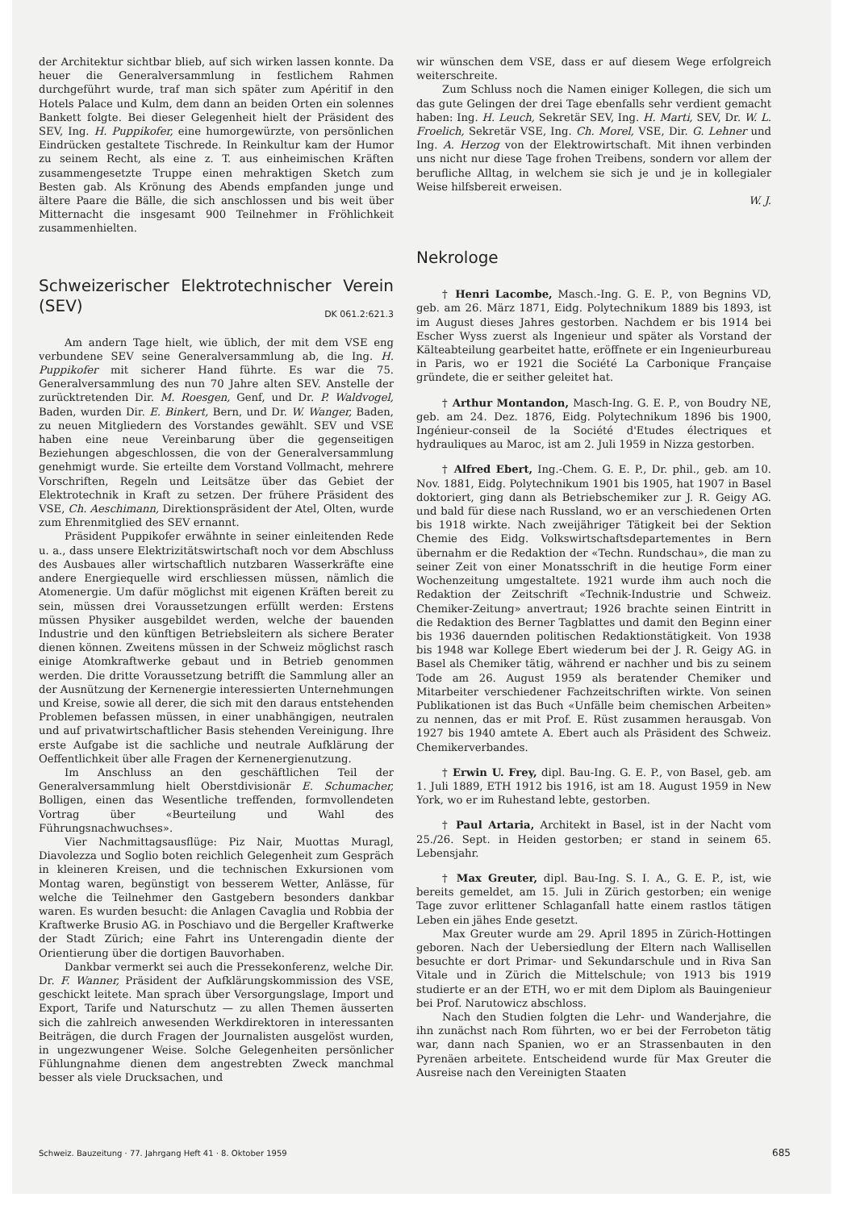der Architektur sichtbar blieb, auf sich wirken lassen konnte. Da heuer die Generalversammlung in festlichem Rahmen durchgeführt wurde, traf man sich später zum Apéritif in den Hotels Palace und Kulm, dem dann an beiden Orten ein solennes Bankett folgte. Bei dieser Gelegenheit hielt der Präsident des SEV, Ing. H. Puppikofer, eine humorgewürzte, von persönlichen Eindrücken gestaltete Tischrede. In Reinkultur kam der Humor zu seinem Recht, als eine z. T. aus einheimischen Kräften zusammengesetzte Truppe einen mehraktigen Sketch zum Besten gab. Als Krönung des Abends empfanden junge und ältere Paare die Bälle, die sich anschlossen und bis weit über Mitternacht die insgesamt 900 Teilnehmer in Fröhlichkeit zusammenhielten.
Schweizerischer Elektrotechnischer Verein (SEV) DK 061.2:621.3
Am andern Tage hielt, wie üblich, der mit dem VSE eng verbundene SEV seine Generalversammlung ab, die Ing. H. Puppikofer mit sicherer Hand führte. Es war die 75. Generalversammlung des nun 70 Jahre alten SEV. Anstelle der zurücktretenden Dir. M. Roesgen, Genf, und Dr. P. Waldvogel, Baden, wurden Dir. E. Binkert, Bern, und Dr. W. Wanger, Baden, zu neuen Mitgliedern des Vorstandes gewählt. SEV und VSE haben eine neue Vereinbarung über die gegenseitigen Beziehungen abgeschlossen, die von der Generalversammlung genehmigt wurde. Sie erteilte dem Vorstand Vollmacht, mehrere Vorschriften, Regeln und Leitsätze über das Gebiet der Elektrotechnik in Kraft zu setzen. Der frühere Präsident des VSE, Ch. Aeschimann, Direktionspräsident der Atel, Olten, wurde zum Ehrenmitglied des SEV ernannt.
Präsident Puppikofer erwähnte in seiner einleitenden Rede u. a., dass unsere Elektrizitätswirtschaft noch vor dem Abschluss des Ausbaues aller wirtschaftlich nutzbaren Wasserkräfte eine andere Energiequelle wird erschliessen müssen, nämlich die Atomenergie. Um dafür möglichst mit eigenen Kräften bereit zu sein, müssen drei Voraussetzungen erfüllt werden: Erstens müssen Physiker ausgebildet werden, welche der bauenden Industrie und den künftigen Betriebsleitern als sichere Berater dienen können. Zweitens müssen in der Schweiz möglichst rasch einige Atomkraftwerke gebaut und in Betrieb genommen werden. Die dritte Voraussetzung betrifft die Sammlung aller an der Ausnützung der Kernenergie interessierten Unternehmungen und Kreise, sowie all derer, die sich mit den daraus entstehenden Problemen befassen müssen, in einer unabhängigen, neutralen und auf privatwirtschaftlicher Basis stehenden Vereinigung. Ihre erste Aufgabe ist die sachliche und neutrale Aufklärung der Oeffentlichkeit über alle Fragen der Kernenergienutzung.
Im Anschluss an den geschäftlichen Teil der Generalversammlung hielt Oberstdivisionär E. Schumacher, Bolligen, einen das Wesentliche treffenden, formvollendeten Vortrag über «Beurteilung und Wahl des Führungsnachwuchses».
Vier Nachmittagsausflüge: Piz Nair, Muottas Muragl, Diavolezza und Soglio boten reichlich Gelegenheit zum Gespräch in kleineren Kreisen, und die technischen Exkursionen vom Montag waren, begünstigt von besserem Wetter, Anlässe, für welche die Teilnehmer den Gastgebern besonders dankbar waren. Es wurden besucht: die Anlagen Cavaglia und Robbia der Kraftwerke Brusio AG. in Poschiavo und die Bergeller Kraftwerke der Stadt Zürich; eine Fahrt ins Unterengadin diente der Orientierung über die dortigen Bauvorhaben.
Dankbar vermerkt sei auch die Pressekonferenz, welche Dir. Dr. F. Wanner, Präsident der Aufklärungskommission des VSE, geschickt leitete. Man sprach über Versorgungslage, Import und Export, Tarife und Naturschutz — zu allen Themen äusserten sich die zahlreich anwesenden Werkdirektoren in interessanten Beiträgen, die durch Fragen der Journalisten ausgelöst wurden, in ungezwungener Weise. Solche Gelegenheiten persönlicher Fühlungnahme dienen dem angestrebten Zweck manchmal besser als viele Drucksachen, und
wir wünschen dem VSE, dass er auf diesem Wege erfolgreich weiterschreite.
Zum Schluss noch die Namen einiger Kollegen, die sich um das gute Gelingen der drei Tage ebenfalls sehr verdient gemacht haben: Ing. H. Leuch, Sekretär SEV, Ing. H. Marti, SEV, Dr. W. L. Froelich, Sekretär VSE, Ing. Ch. Morel, VSE, Dir. G. Lehner und Ing. A. Herzog von der Elektrowirtschaft. Mit ihnen verbinden uns nicht nur diese Tage frohen Treibens, sondern vor allem der berufliche Alltag, in welchem sie sich je und je in kollegialer Weise hilfsbereit erweisen.
W. J.
Nekrologe
† Henri Lacombe, Masch.-Ing. G. E. P., von Begnins VD, geb. am 26. März 1871, Eidg. Polytechnikum 1889 bis 1893, ist im August dieses Jahres gestorben. Nachdem er bis 1914 bei Escher Wyss zuerst als Ingenieur und später als Vorstand der Kälteabteilung gearbeitet hatte, eröffnete er ein Ingenieurbureau in Paris, wo er 1921 die Société La Carbonique Française gründete, die er seither geleitet hat.
† Arthur Montandon, Masch-Ing. G. E. P., von Boudry NE, geb. am 24. Dez. 1876, Eidg. Polytechnikum 1896 bis 1900, Ingénieur-conseil de la Société d'Etudes électriques et hydrauliques au Maroc, ist am 2. Juli 1959 in Nizza gestorben.
† Alfred Ebert, Ing.-Chem. G. E. P., Dr. phil., geb. am 10. Nov. 1881, Eidg. Polytechnikum 1901 bis 1905, hat 1907 in Basel doktoriert, ging dann als Betriebschemiker zur J. R. Geigy AG. und bald für diese nach Russland, wo er an verschiedenen Orten bis 1918 wirkte. Nach zweijähriger Tätigkeit bei der Sektion Chemie des Eidg. Volkswirtschaftsdepartementes in Bern übernahm er die Redaktion der «Techn. Rundschau», die man zu seiner Zeit von einer Monatsschrift in die heutige Form einer Wochenzeitung umgestaltete. 1921 wurde ihm auch noch die Redaktion der Zeitschrift «Technik-Industrie und Schweiz. Chemiker-Zeitung» anvertraut; 1926 brachte seinen Eintritt in die Redaktion des Berner Tagblattes und damit den Beginn einer bis 1936 dauernden politischen Redaktionstätigkeit. Von 1938 bis 1948 war Kollege Ebert wiederum bei der J. R. Geigy AG. in Basel als Chemiker tätig, während er nachher und bis zu seinem Tode am 26. August 1959 als beratender Chemiker und Mitarbeiter verschiedener Fachzeitschriften wirkte. Von seinen Publikationen ist das Buch «Unfälle beim chemischen Arbeiten» zu nennen, das er mit Prof. E. Rüst zusammen herausgab. Von 1927 bis 1940 amtete A. Ebert auch als Präsident des Schweiz. Chemikerverbandes.
† Erwin U. Frey, dipl. Bau-Ing. G. E. P., von Basel, geb. am 1. Juli 1889, ETH 1912 bis 1916, ist am 18. August 1959 in New York, wo er im Ruhestand lebte, gestorben.
† Paul Artaria, Architekt in Basel, ist in der Nacht vom 25./26. Sept. in Heiden gestorben; er stand in seinem 65. Lebensjahr.
† Max Greuter, dipl. Bau-Ing. S. I. A., G. E. P., ist, wie bereits gemeldet, am 15. Juli in Zürich gestorben; ein wenige Tage zuvor erlittener Schlaganfall hatte einem rastlos tätigen Leben ein jähes Ende gesetzt.
Max Greuter wurde am 29. April 1895 in Zürich-Hottingen geboren. Nach der Uebersiedlung der Eltern nach Wallisellen besuchte er dort Primar- und Sekundarschule und in Riva San Vitale und in Zürich die Mittelschule; von 1913 bis 1919 studierte er an der ETH, wo er mit dem Diplom als Bauingenieur bei Prof. Narutowicz abschloss.
Nach den Studien folgten die Lehr- und Wanderjahre, die ihn zunächst nach Rom führten, wo er bei der Ferrobeton tätig war, dann nach Spanien, wo er an Strassenbauten in den Pyrenäen arbeitete. Entscheidend wurde für Max Greuter die Ausreise nach den Vereinigten Staaten
Schweiz. Bauzeitung · 77. Jahrgang Heft 41 · 8. Oktober 1959 685